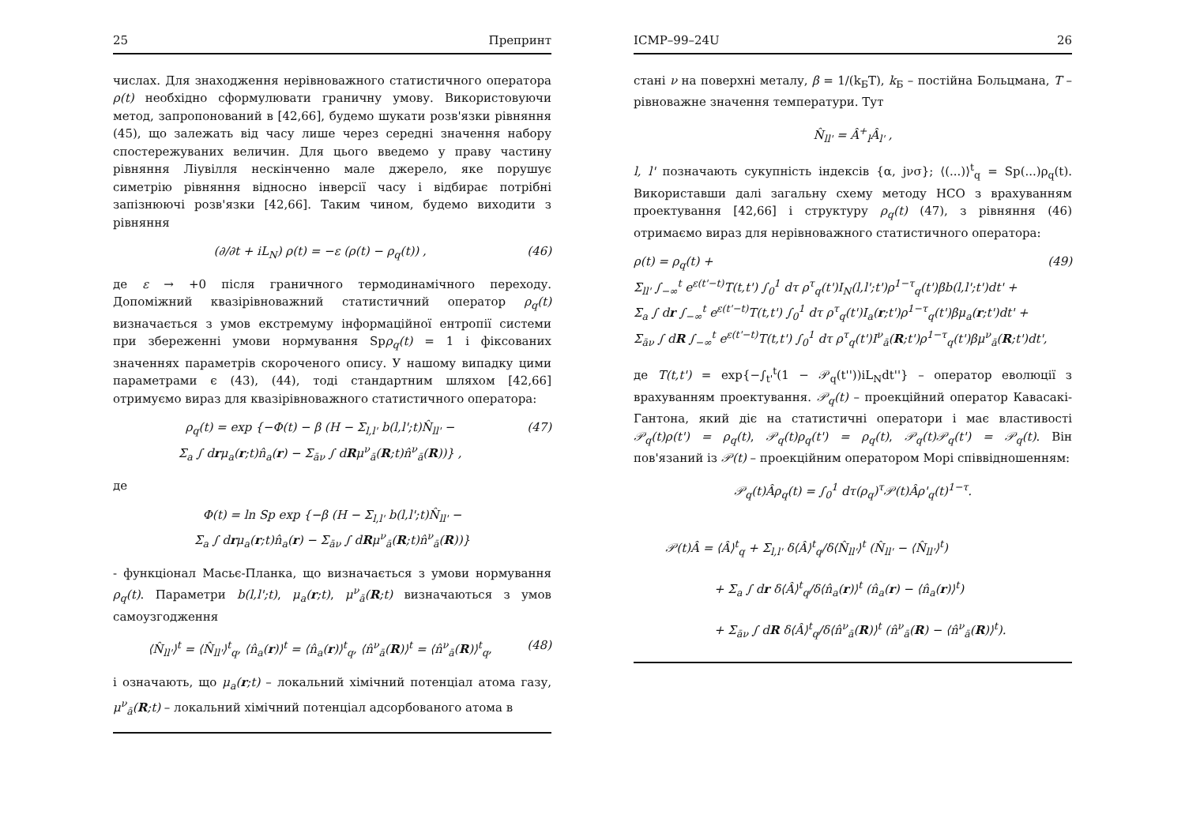25 Препринт
числах. Для знаходження нерівноважного статистичного оператора ρ(t) необхідно сформулювати граничну умову. Використовуючи метод, запропонований в [42,66], будемо шукати розв'язки рівняння (45), що залежать від часу лише через середні значення набору спостережуваних величин. Для цього введемо у праву частину рівняння Ліувілля нескінченно мале джерело, яке порушує симетрію рівняння відносно інверсії часу і відбирає потрібні запізнюючі розв'язки [42,66]. Таким чином, будемо виходити з рівняння
(∂/∂t + iL<sub>N</sub>) ρ(t) = −ε (ρ(t) − ρ<sub>q</sub>(t)) , (46)
де ε → +0 після граничного термодинамічного переходу. Допоміжний квазірівноважний статистичний оператор ρ<sub>q</sub>(t) визначається з умов екстремуму інформаційної ентропії системи при збереженні умови нормування Spρ<sub>q</sub>(t) = 1 і фіксованих значеннях параметрів скороченого опису. У нашому випадку цими параметрами є (43), (44), тоді стандартним шляхом [42,66] отримуємо вираз для квазірівноважного статистичного оператора:
ρ<sub>q</sub>(t) = exp {−Φ(t) − β (H − Σ<sub>l,l'</sub> b(l,l';t)N̂<sub>ll'</sub> −
Σ<sub>a</sub> ∫ drμ<sub>a</sub>(r;t)n̂<sub>a</sub>(r) − Σ<sub>āν</sub> ∫ dRμ<sup>ν</sup><sub>ā</sub>(R;t)n̂<sup>ν</sup><sub>ā</sub>(R))} , (47)
де
Φ(t) = ln Sp exp {−β (H − Σ<sub>l,l'</sub> b(l,l';t)N̂<sub>ll'</sub> −
Σ<sub>a</sub> ∫ drμ<sub>a</sub>(r;t)n̂<sub>a</sub>(r) − Σ<sub>āν</sub> ∫ dRμ<sup>ν</sup><sub>ā</sub>(R;t)n̂<sup>ν</sup><sub>ā</sub>(R))}
- функціонал Масьє-Планка, що визначається з умови нормування ρ<sub>q</sub>(t). Параметри b(l,l';t), μ<sub>a</sub>(r;t), μ<sup>ν</sup><sub>ā</sub>(R;t) визначаються з умов самоузгодження
⟨N̂<sub>ll'</sub>⟩<sup>t</sup> = ⟨N̂<sub>ll'</sub>⟩<sup>t</sup><sub>q</sub>, ⟨n̂<sub>a</sub>(r)⟩<sup>t</sup> = ⟨n̂<sub>a</sub>(r)⟩<sup>t</sup><sub>q</sub>, ⟨n̂<sup>ν</sup><sub>ā</sub>(R)⟩<sup>t</sup> = ⟨n̂<sup>ν</sup><sub>ā</sub>(R)⟩<sup>t</sup><sub>q</sub>, (48)
і означають, що μ<sub>a</sub>(r;t) – локальний хімічний потенціал атома газу, μ<sup>ν</sup><sub>ā</sub>(R;t) – локальний хімічний потенціал адсорбованого атома в
ICMP–99–24U 26
стані ν на поверхні металу, β = 1/(k<sub>Б</sub>T), k<sub>Б</sub> – постійна Больцмана, T – рівноважне значення температури. Тут
N̂<sub>ll'</sub> = Â<sup>+</sup><sub>l</sub>Â<sub>l'</sub> ,
l, l' позначають сукупність індексів {α, jνσ}; ⟨(...)⟩<sup>t</sup><sub>q</sub> = Sp(...)ρ<sub>q</sub>(t). Використавши далі загальну схему методу НСО з врахуванням проектування [42,66] і структуру ρ<sub>q</sub>(t) (47), з рівняння (46) отримаємо вираз для нерівноважного статистичного оператора:
ρ(t) = ρ<sub>q</sub>(t) +
Σ<sub>ll'</sub> ∫<sub>−∞</sub><sup>t</sup> e<sup>ε(t'−t)</sup>T(t,t') ∫<sub>0</sub><sup>1</sup> dτ ρ<sup>τ</sup><sub>q</sub>(t')I<sub>N</sub>(l,l';t')ρ<sup>1−τ</sup><sub>q</sub>(t')βb(l,l';t')dt' +
Σ<sub>a</sub> ∫ dr ∫<sub>−∞</sub><sup>t</sup> e<sup>ε(t'−t)</sup>T(t,t') ∫<sub>0</sub><sup>1</sup> dτ ρ<sup>τ</sup><sub>q</sub>(t')I<sub>a</sub>(r;t')ρ<sup>1−τ</sup><sub>q</sub>(t')βμ<sub>a</sub>(r;t')dt' +
Σ<sub>āν</sub> ∫ dR ∫<sub>−∞</sub><sup>t</sup> e<sup>ε(t'−t)</sup>T(t,t') ∫<sub>0</sub><sup>1</sup> dτ ρ<sup>τ</sup><sub>q</sub>(t')I<sup>ν</sup><sub>ā</sub>(R;t')ρ<sup>1−τ</sup><sub>q</sub>(t')βμ<sup>ν</sup><sub>ā</sub>(R;t')dt', (49)
де T(t,t') = exp{−∫<sub>t'</sub><sup>t</sup>(1 − 𝒫<sub>q</sub>(t''))iL<sub>N</sub>dt''} – оператор еволюції з врахуванням проектування. 𝒫<sub>q</sub>(t) – проекційний оператор Кавасакі-Гантона, який діє на статистичні оператори і має властивості 𝒫<sub>q</sub>(t)ρ(t') = ρ<sub>q</sub>(t), 𝒫<sub>q</sub>(t)ρ<sub>q</sub>(t') = ρ<sub>q</sub>(t), 𝒫<sub>q</sub>(t)𝒫<sub>q</sub>(t') = 𝒫<sub>q</sub>(t). Він пов'язаний із 𝒫(t) – проекційним оператором Морі співвідношенням:
𝒫<sub>q</sub>(t)Âρ<sub>q</sub>(t) = ∫<sub>0</sub><sup>1</sup> dτ(ρ<sub>q</sub>)<sup>τ</sup>𝒫(t)Âρ'<sub>q</sub>(t)<sup>1−τ</sup>.
𝒫(t)Â = ⟨Â⟩<sup>t</sup><sub>q</sub> + Σ<sub>l,l'</sub> δ⟨Â⟩<sup>t</sup><sub>q</sub>/δ⟨N̂<sub>ll'</sub>⟩<sup>t</sup> (N̂<sub>ll'</sub> − ⟨N̂<sub>ll'</sub>⟩<sup>t</sup>)
+ Σ<sub>a</sub> ∫ dr δ⟨Â⟩<sup>t</sup><sub>q</sub>/δ⟨n̂<sub>a</sub>(r)⟩<sup>t</sup> (n̂<sub>a</sub>(r) − ⟨n̂<sub>a</sub>(r)⟩<sup>t</sup>)
+ Σ<sub>āν</sub> ∫ dR δ⟨Â⟩<sup>t</sup><sub>q</sub>/δ⟨n̂<sup>ν</sup><sub>ā</sub>(R)⟩<sup>t</sup> (n̂<sup>ν</sup><sub>ā</sub>(R) − ⟨n̂<sup>ν</sup><sub>ā</sub>(R)⟩<sup>t</sup>).